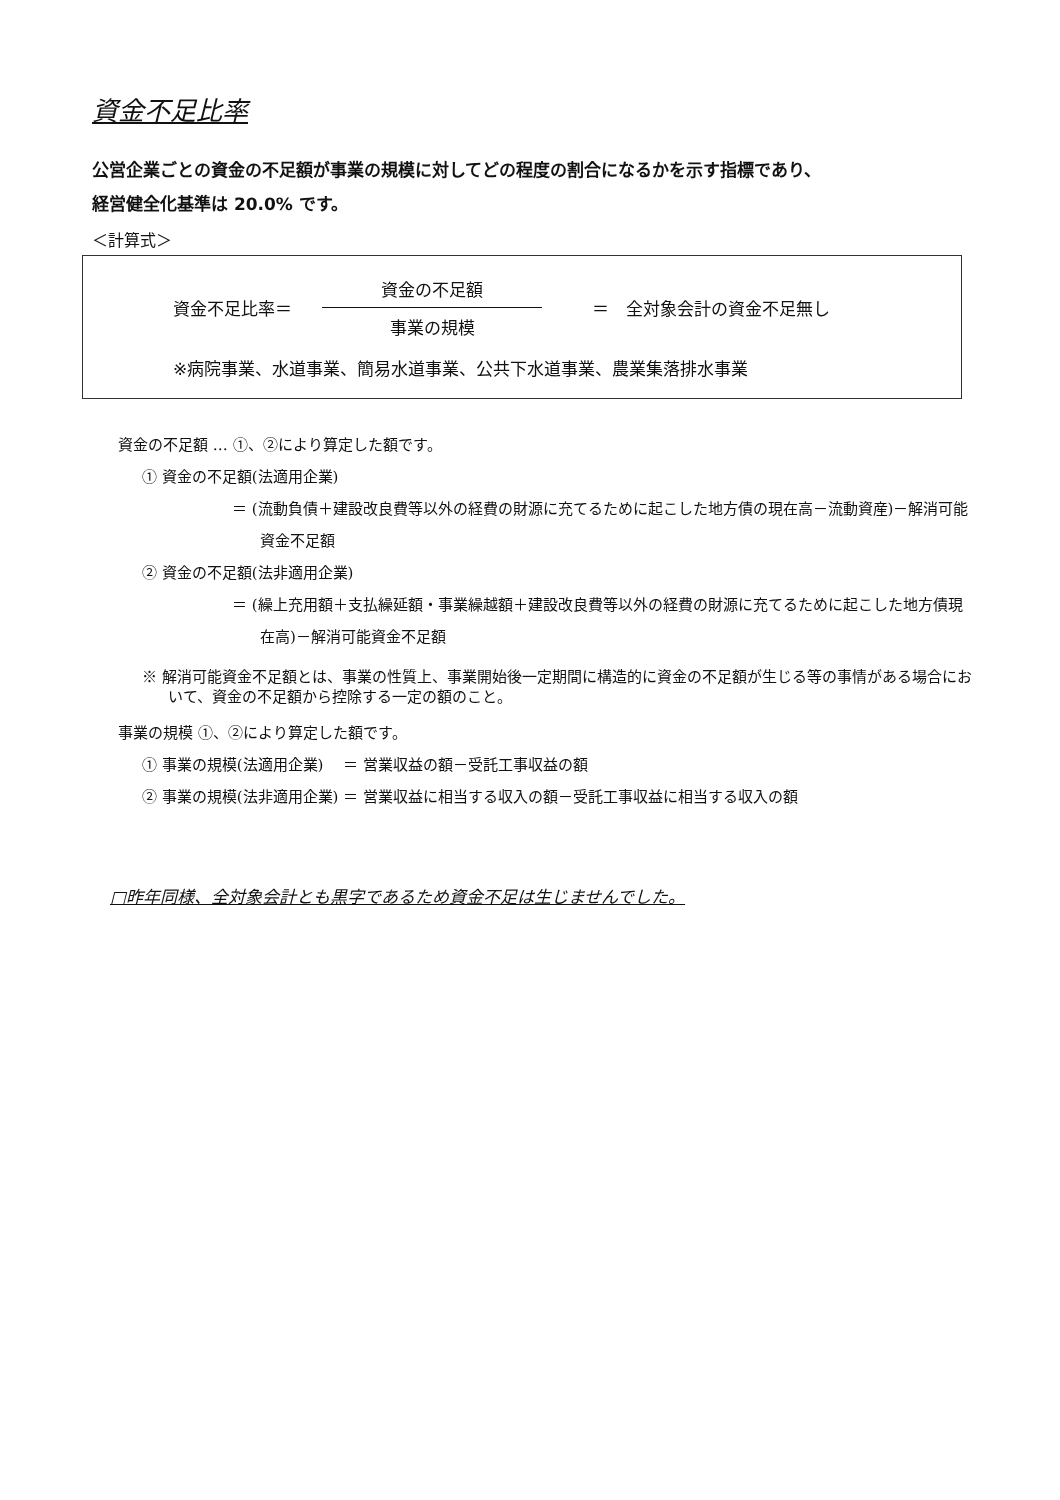資金不足比率
公営企業ごとの資金の不足額が事業の規模に対してどの程度の割合になるかを示す指標であり、
経営健全化基準は 20.0% です。
＜計算式＞
資金不足比率＝
資金の不足額
事業の規模
＝　全対象会計の資金不足無し
※病院事業、水道事業、簡易水道事業、公共下水道事業、農業集落排水事業
資金の不足額 … ①、②により算定した額です。
① 資金の不足額(法適用企業)
＝ (流動負債＋建設改良費等以外の経費の財源に充てるために起こした地方債の現在高－流動資産)－解消可能資金不足額
② 資金の不足額(法非適用企業)
＝ (繰上充用額＋支払繰延額・事業繰越額＋建設改良費等以外の経費の財源に充てるために起こした地方債現在高)－解消可能資金不足額
※ 解消可能資金不足額とは、事業の性質上、事業開始後一定期間に構造的に資金の不足額が生じる等の事情がある場合において、資金の不足額から控除する一定の額のこと。
事業の規模 ①、②により算定した額です。
① 事業の規模(法適用企業)　 ＝ 営業収益の額－受託工事収益の額
② 事業の規模(法非適用企業) ＝ 営業収益に相当する収入の額－受託工事収益に相当する収入の額
□昨年同様、全対象会計とも黒字であるため資金不足は生じませんでした。